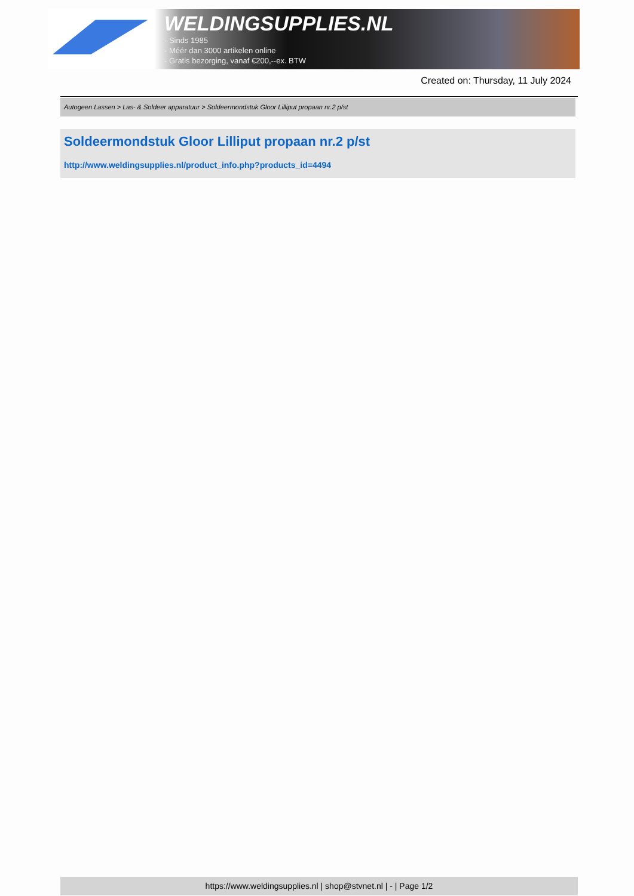WELDINGSUPPLIES.NL
- Sinds 1985
- Méér dan 3000 artikelen online
- Gratis bezorging, vanaf €200,--ex. BTW
Created on: Thursday, 11 July 2024
Autogeen Lassen > Las- & Soldeer apparatuur > Soldeermondstuk Gloor Lilliput propaan nr.2 p/st
Soldeermondstuk Gloor Lilliput propaan nr.2 p/st
http://www.weldingsupplies.nl/product_info.php?products_id=4494
https://www.weldingsupplies.nl | shop@stvnet.nl | - | Page 1/2